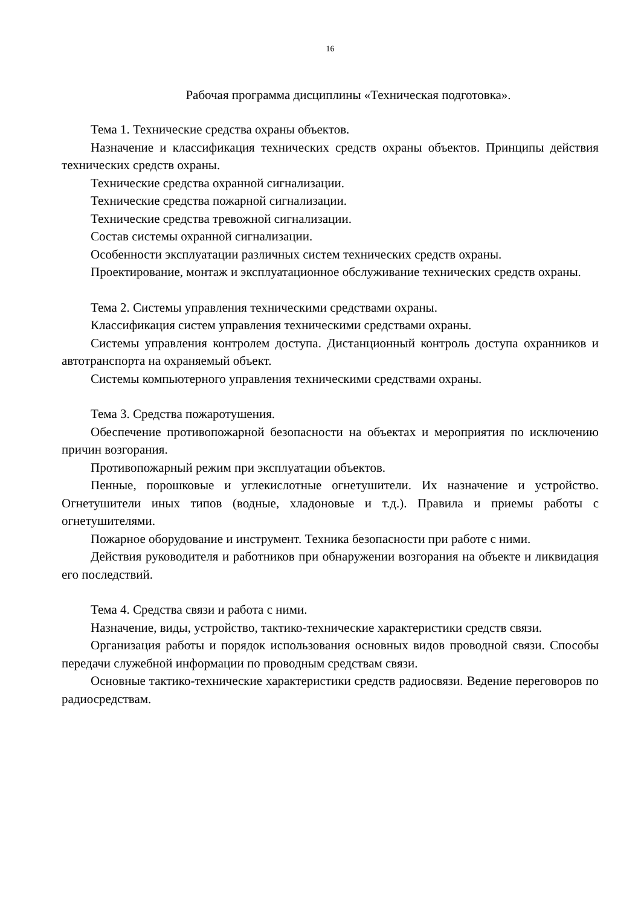16
Рабочая программа дисциплины «Техническая подготовка».
Тема 1. Технические средства охраны объектов.
Назначение и классификация технических средств охраны объектов. Принципы действия технических средств охраны.
Технические средства охранной сигнализации.
Технические средства пожарной сигнализации.
Технические средства тревожной сигнализации.
Состав системы охранной сигнализации.
Особенности эксплуатации различных систем технических средств охраны.
Проектирование, монтаж и эксплуатационное обслуживание технических средств охраны.
Тема 2. Системы управления техническими средствами охраны.
Классификация систем управления техническими средствами охраны.
Системы управления контролем доступа. Дистанционный контроль доступа охранников и автотранспорта на охраняемый объект.
Системы компьютерного управления техническими средствами охраны.
Тема 3. Средства пожаротушения.
Обеспечение противопожарной безопасности на объектах и мероприятия по исключению причин возгорания.
Противопожарный режим при эксплуатации объектов.
Пенные, порошковые и углекислотные огнетушители. Их назначение и устройство. Огнетушители иных типов (водные, хладоновые и т.д.). Правила и приемы работы с огнетушителями.
Пожарное оборудование и инструмент. Техника безопасности при работе с ними.
Действия руководителя и работников при обнаружении возгорания на объекте и ликвидация его последствий.
Тема 4. Средства связи и работа с ними.
Назначение, виды, устройство, тактико-технические характеристики средств связи.
Организация работы и порядок использования основных видов проводной связи. Способы передачи служебной информации по проводным средствам связи.
Основные тактико-технические характеристики средств радиосвязи. Ведение переговоров по радиосредствам.